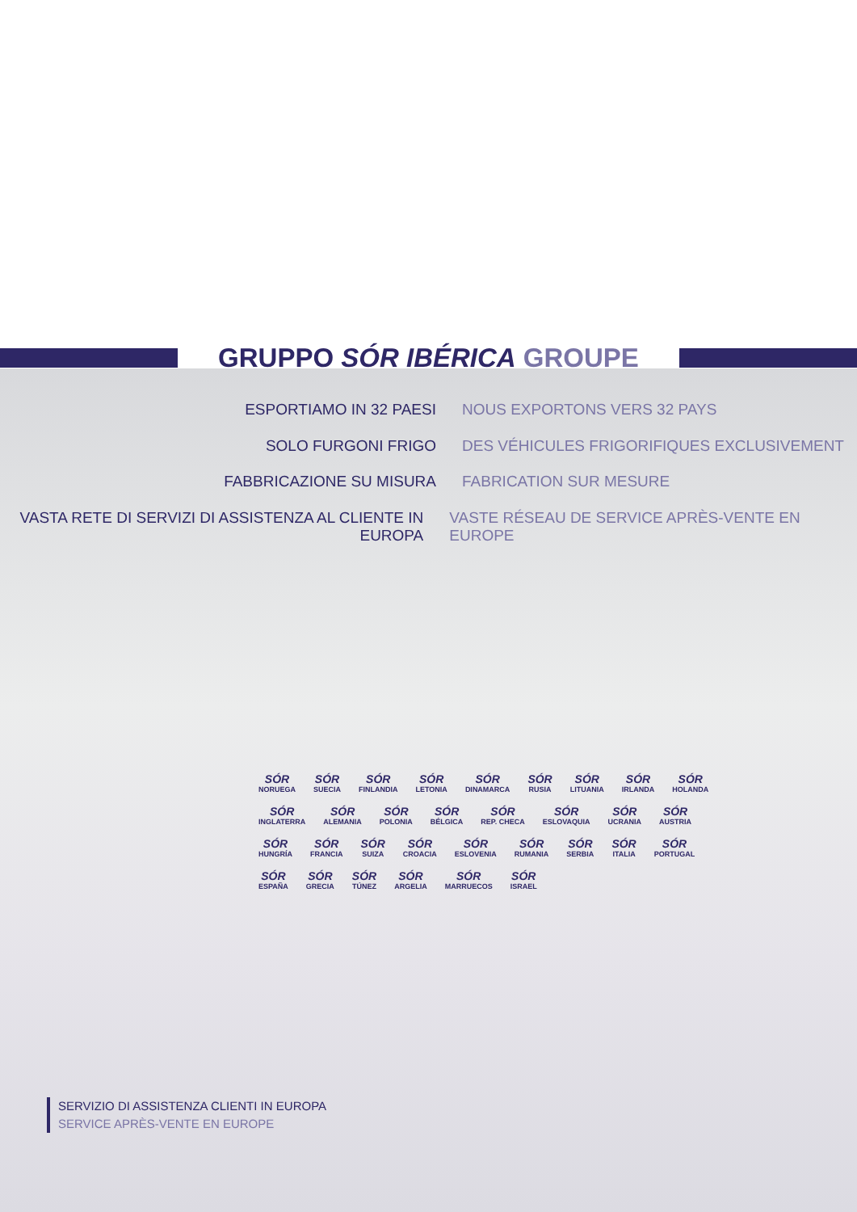GRUPPO SÓR IBÉRICA GROUPE
ESPORTIAMO IN 32 PAESI NOUS EXPORTONS VERS 32 PAYS
SOLO FURGONI FRIGO DES VÉHICULES FRIGORIFIQUES EXCLUSIVEMENT
FABBRICAZIONE SU MISURA FABRICATION SUR MESURE
VASTA RETE DI SERVIZI DI ASSISTENZA AL CLIENTE IN EUROPA
VASTE RÉSEAU DE SERVICE APRÈS-VENTE EN EUROPE
SÓR
NORUEGA
SÓR
SUECIA
SÓR
FINLANDIA
SÓR
LETONIA
SÓR
DINAMARCA
SÓR
RUSIA
SÓR
LITUANIA
SÓR
IRLANDA
SÓR
HOLANDA
SÓR
INGLATERRA
SÓR
ALEMANIA
SÓR
POLONIA
SÓR
BÉLGICA
SÓR
REP. CHECA
SÓR
ESLOVAQUIA
SÓR
UCRANIA
SÓR
AUSTRIA
SÓR
HUNGRÍA
SÓR
FRANCIA
SÓR
SUIZA
SÓR
CROACIA
SÓR
ESLOVENIA
SÓR
RUMANIA
SÓR
SERBIA
SÓR
ITALIA
SÓR
PORTUGAL
SÓR
ESPAÑA
SÓR
GRECIA
SÓR
TÚNEZ
SÓR
ARGELIA
SÓR
MARRUECOS
SÓR
ISRAEL
SERVIZIO DI ASSISTENZA CLIENTI IN EUROPA
SERVICE APRÈS-VENTE EN EUROPE